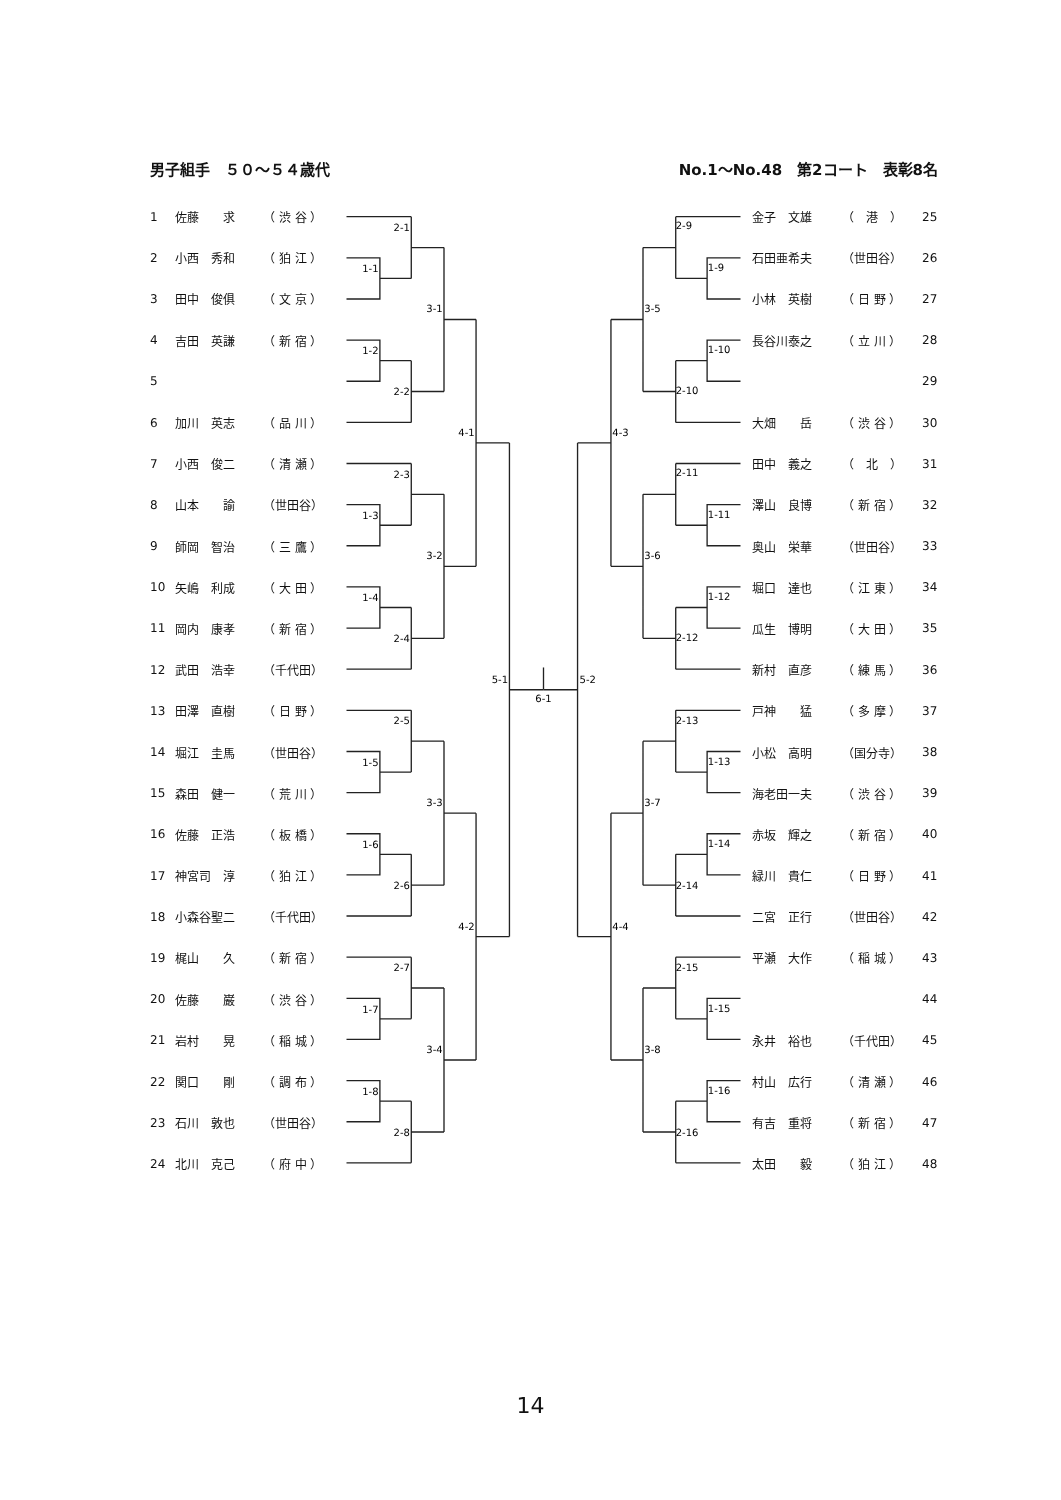男子組手　５０～５４歳代 No.1～No.48　第2コート　表彰8名
| 1 | 佐藤 求 | （ 渋 谷 ） |
| 2 | 小西 秀和 | （ 狛 江 ） |
| 3 | 田中 俊俱 | （ 文 京 ） |
| 4 | 吉田 英謙 | （ 新 宿 ） |
| 5 | | |
| 6 | 加川 英志 | （ 品 川 ） |
| 7 | 小西 俊二 | （ 清 瀬 ） |
| 8 | 山本 諭 | （世田谷） |
| 9 | 師岡 智治 | （ 三 鷹 ） |
| 10 | 矢嶋 利成 | （ 大 田 ） |
| 11 | 岡内 康孝 | （ 新 宿 ） |
| 12 | 武田 浩幸 | （千代田） |
| 13 | 田澤 直樹 | （ 日 野 ） |
| 14 | 堀江 圭馬 | （世田谷） |
| 15 | 森田 健一 | （ 荒 川 ） |
| 16 | 佐藤 正浩 | （ 板 橋 ） |
| 17 | 神宮司 淳 | （ 狛 江 ） |
| 18 | 小森谷聖二 | （千代田） |
| 19 | 梶山 久 | （ 新 宿 ） |
| 20 | 佐藤 巌 | （ 渋 谷 ） |
| 21 | 岩村 晃 | （ 稲 城 ） |
| 22 | 関口 剛 | （ 調 布 ） |
| 23 | 石川 敦也 | （世田谷） |
| 24 | 北川 克己 | （ 府 中 ） |
2-1
1-1
1-2
2-2
3-1
2-3
1-3
1-4
2-4
3-2
2-5
1-5
1-6
2-6
3-3
2-7
1-7
1-8
2-8
3-4
4-1
4-2
5-1
6-1
2-9
1-9
1-10
2-10
3-5
2-11
1-11
1-12
2-12
3-6
2-13
1-13
1-14
2-14
3-7
2-15
1-15
1-16
2-16
3-8
4-3
4-4
5-2
| 金子 文雄 | （ 港 ） | 25 |
| 石田亜希夫 | （世田谷） | 26 |
| 小林 英樹 | （ 日 野 ） | 27 |
| 長谷川泰之 | （ 立 川 ） | 28 |
| | | 29 |
| 大畑 岳 | （ 渋 谷 ） | 30 |
| 田中 義之 | （ 北 ） | 31 |
| 澤山 良博 | （ 新 宿 ） | 32 |
| 奥山 栄華 | （世田谷） | 33 |
| 堀口 達也 | （ 江 東 ） | 34 |
| 瓜生 博明 | （ 大 田 ） | 35 |
| 新村 直彦 | （ 練 馬 ） | 36 |
| 戸神 猛 | （ 多 摩 ） | 37 |
| 小松 高明 | （国分寺） | 38 |
| 海老田一夫 | （ 渋 谷 ） | 39 |
| 赤坂 輝之 | （ 新 宿 ） | 40 |
| 緑川 貴仁 | （ 日 野 ） | 41 |
| 二宮 正行 | （世田谷） | 42 |
| 平瀬 大作 | （ 稲 城 ） | 43 |
| | | 44 |
| 永井 裕也 | （千代田） | 45 |
| 村山 広行 | （ 清 瀬 ） | 46 |
| 有吉 重将 | （ 新 宿 ） | 47 |
| 太田 毅 | （ 狛 江 ） | 48 |
14